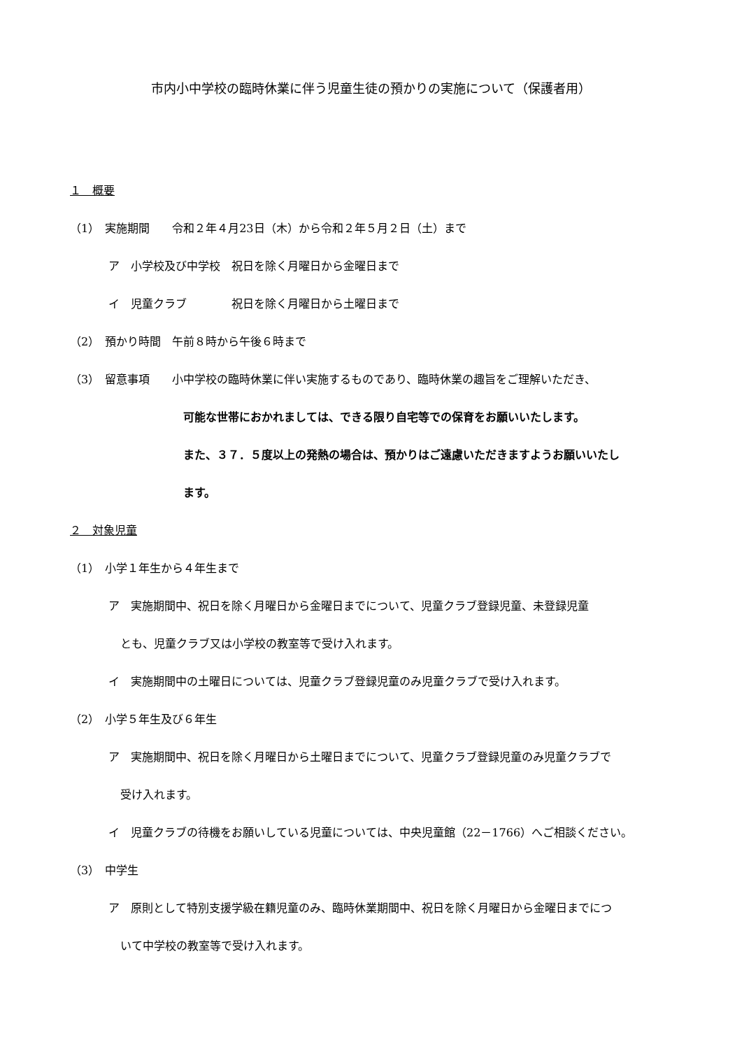市内小中学校の臨時休業に伴う児童生徒の預かりの実施について（保護者用）
１　概要
（1）　実施期間　　令和２年４月23日（木）から令和２年５月２日（土）まで
ア　小学校及び中学校　祝日を除く月曜日から金曜日まで
イ　児童クラブ　　　　祝日を除く月曜日から土曜日まで
（2）　預かり時間　午前８時から午後６時まで
（3）　留意事項　　小中学校の臨時休業に伴い実施するものであり、臨時休業の趣旨をご理解いただき、
可能な世帯におかれましては、できる限り自宅等での保育をお願いいたします。
また、３７．５度以上の発熱の場合は、預かりはご遠慮いただきますようお願いいたし
ます。
２　対象児童
（1）　小学１年生から４年生まで
ア　実施期間中、祝日を除く月曜日から金曜日までについて、児童クラブ登録児童、未登録児童
とも、児童クラブ又は小学校の教室等で受け入れます。
イ　実施期間中の土曜日については、児童クラブ登録児童のみ児童クラブで受け入れます。
（2）　小学５年生及び６年生
ア　実施期間中、祝日を除く月曜日から土曜日までについて、児童クラブ登録児童のみ児童クラブで
受け入れます。
イ　児童クラブの待機をお願いしている児童については、中央児童館（22－1766）へご相談ください。
（3）　中学生
ア　原則として特別支援学級在籍児童のみ、臨時休業期間中、祝日を除く月曜日から金曜日までにつ
いて中学校の教室等で受け入れます。